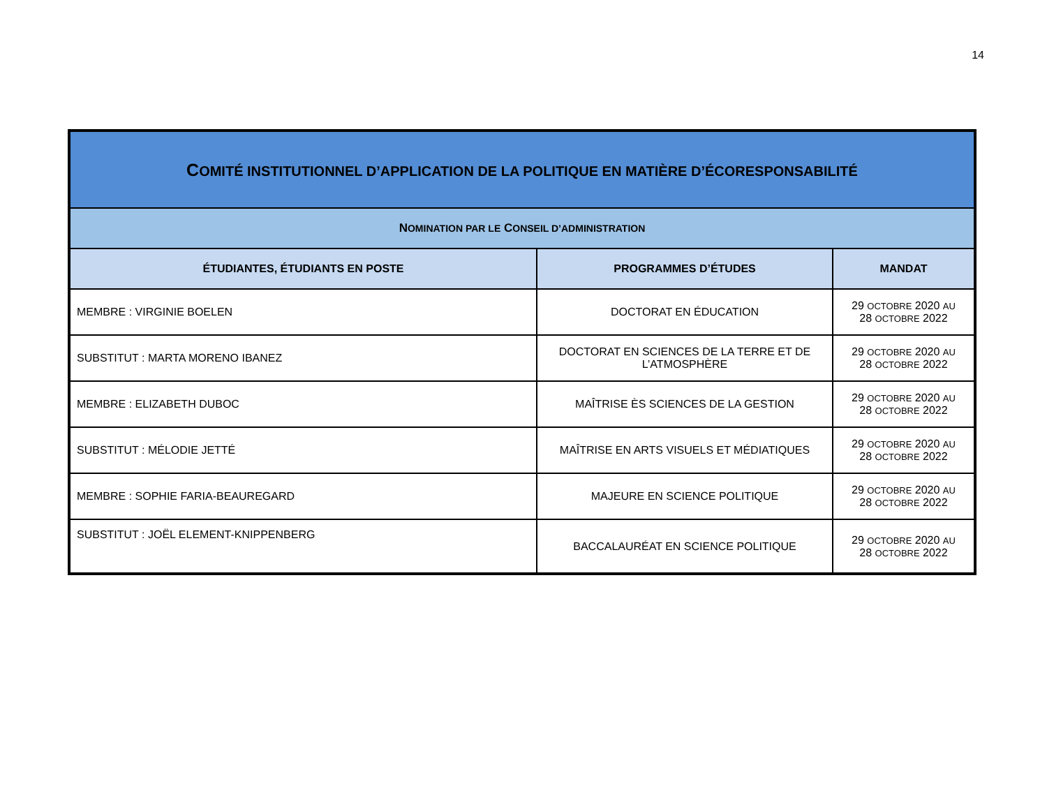14
| C OMITÉ INSTITUTIONNEL D’APPLICATION DE LA POLITIQUE EN MATIÈRE D’ÉCORESPONSABILITÉ | | |
| N OMINATION PAR LE C ONSEIL D’ADMINISTRATION | | |
| ÉTUDIANTES, ÉTUDIANTS EN POSTE | PROGRAMMES D’ÉTUDES | MANDAT |
| MEMBRE : VIRGINIE BOELEN | DOCTORAT EN ÉDUCATION | 29 OCTOBRE 2020 AU 28 OCTOBRE 2022 |
| SUBSTITUT : MARTA MORENO IBANEZ | DOCTORAT EN SCIENCES DE LA TERRE ET DE L’ATMOSPHÈRE | 29 OCTOBRE 2020 AU 28 OCTOBRE 2022 |
| MEMBRE : ELIZABETH DUBOC | MAÎTRISE ÈS SCIENCES DE LA GESTION | 29 OCTOBRE 2020 AU 28 OCTOBRE 2022 |
| SUBSTITUT : MÉLODIE JETTÉ | MAÎTRISE EN ARTS VISUELS ET MÉDIATIQUES | 29 OCTOBRE 2020 AU 28 OCTOBRE 2022 |
| MEMBRE : SOPHIE FARIA-BEAUREGARD | MAJEURE EN SCIENCE POLITIQUE | 29 OCTOBRE 2020 AU 28 OCTOBRE 2022 |
| SUBSTITUT : JOËL ELEMENT-KNIPPENBERG | BACCALAURÉAT EN SCIENCE POLITIQUE | 29 OCTOBRE 2020 AU 28 OCTOBRE 2022 |